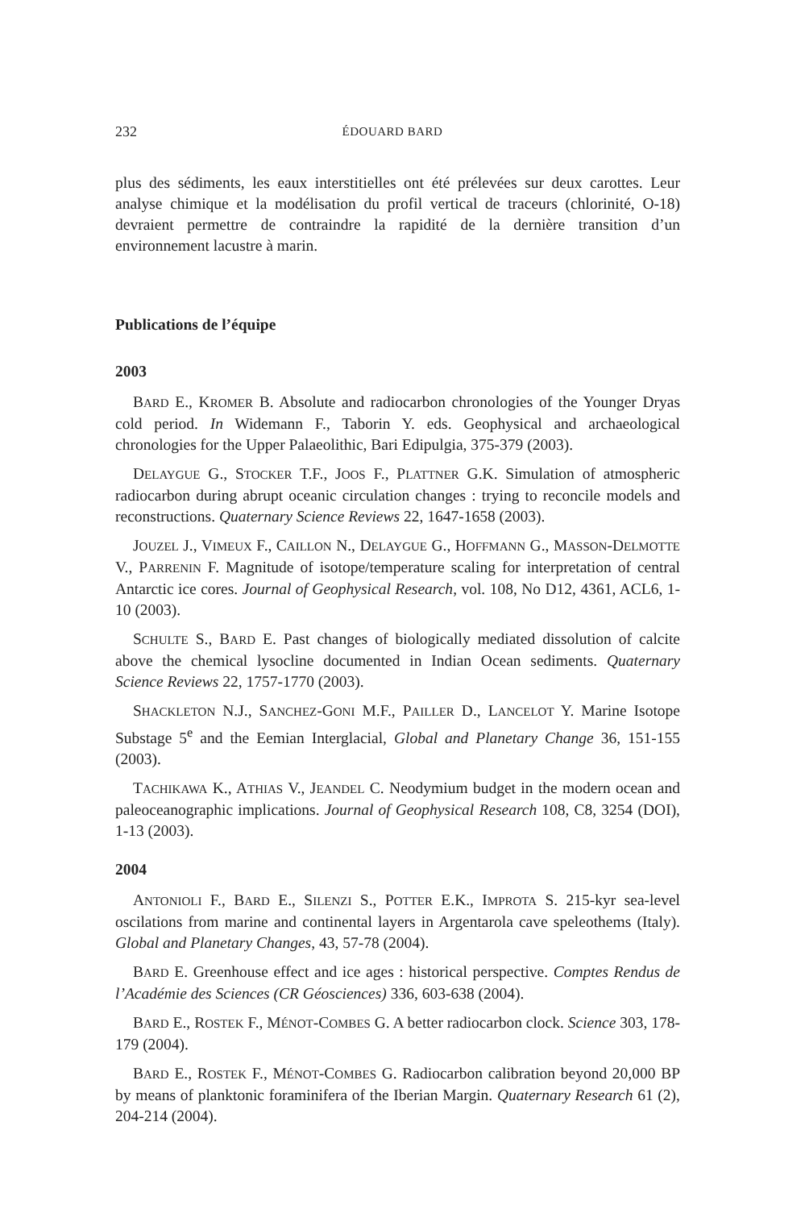232 ÉDOUARD BARD
plus des sédiments, les eaux interstitielles ont été prélevées sur deux carottes. Leur analyse chimique et la modélisation du profil vertical de traceurs (chlorinité, O-18) devraient permettre de contraindre la rapidité de la dernière transition d’un environnement lacustre à marin.
Publications de l’équipe
2003
BARD E., KROMER B. Absolute and radiocarbon chronologies of the Younger Dryas cold period. In Widemann F., Taborin Y. eds. Geophysical and archaeological chronologies for the Upper Palaeolithic, Bari Edipulgia, 375-379 (2003).
DELAYGUE G., STOCKER T.F., JOOS F., PLATTNER G.K. Simulation of atmospheric radiocarbon during abrupt oceanic circulation changes : trying to reconcile models and reconstructions. Quaternary Science Reviews 22, 1647-1658 (2003).
JOUZEL J., VIMEUX F., CAILLON N., DELAYGUE G., HOFFMANN G., MASSON-DELMOTTE V., PARRENIN F. Magnitude of isotope/temperature scaling for interpretation of central Antarctic ice cores. Journal of Geophysical Research, vol. 108, No D12, 4361, ACL6, 1-10 (2003).
SCHULTE S., BARD E. Past changes of biologically mediated dissolution of calcite above the chemical lysocline documented in Indian Ocean sediments. Quaternary Science Reviews 22, 1757-1770 (2003).
SHACKLETON N.J., SANCHEZ-GONI M.F., PAILLER D., LANCELOT Y. Marine Isotope Substage 5<sup>e</sup> and the Eemian Interglacial, Global and Planetary Change 36, 151-155 (2003).
TACHIKAWA K., ATHIAS V., JEANDEL C. Neodymium budget in the modern ocean and paleoceanographic implications. Journal of Geophysical Research 108, C8, 3254 (DOI), 1-13 (2003).
2004
ANTONIOLI F., BARD E., SILENZI S., POTTER E.K., IMPROTA S. 215-kyr sea-level oscilations from marine and continental layers in Argentarola cave speleothems (Italy). Global and Planetary Changes, 43, 57-78 (2004).
BARD E. Greenhouse effect and ice ages : historical perspective. Comptes Rendus de l’Académie des Sciences (CR Géosciences) 336, 603-638 (2004).
BARD E., ROSTEK F., MÉNOT-COMBES G. A better radiocarbon clock. Science 303, 178-179 (2004).
BARD E., ROSTEK F., MÉNOT-COMBES G. Radiocarbon calibration beyond 20,000 BP by means of planktonic foraminifera of the Iberian Margin. Quaternary Research 61 (2), 204-214 (2004).